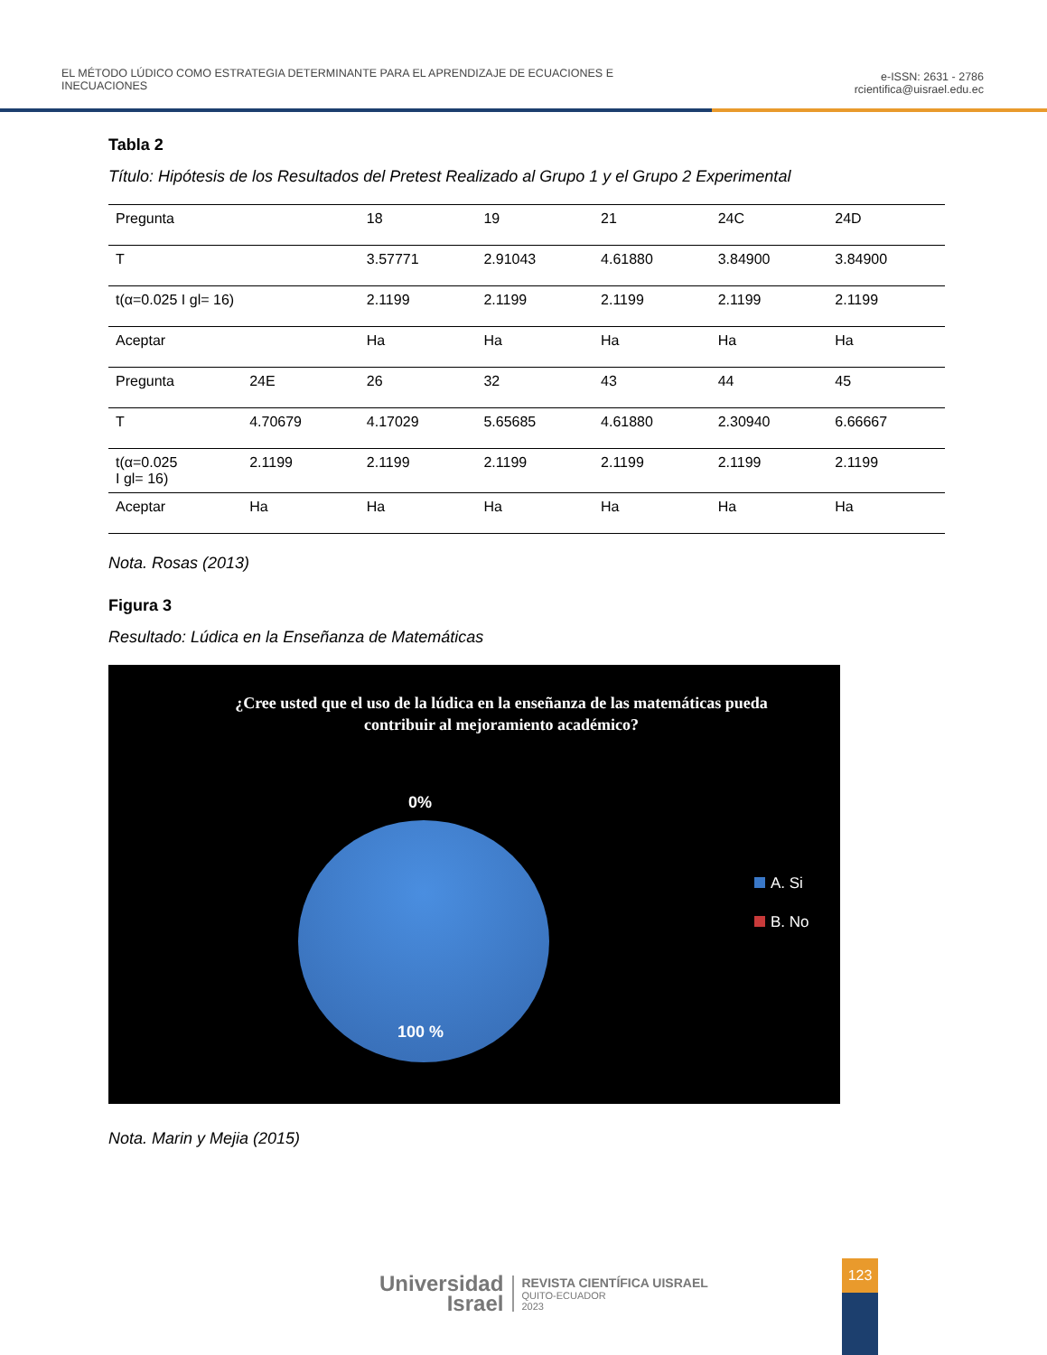EL MÉTODO LÚDICO COMO ESTRATEGIA DETERMINANTE PARA EL APRENDIZAJE DE ECUACIONES E
INECUACIONES
e-ISSN: 2631 - 2786
rcientifica@uisrael.edu.ec
Tabla 2
Título: Hipótesis de los Resultados del Pretest Realizado al Grupo 1 y el Grupo 2 Experimental
| Pregunta | | 18 | 19 | 21 | 24C | 24D |
| T | | 3.57771 | 2.91043 | 4.61880 | 3.84900 | 3.84900 |
| t(α=0.025 I gl= 16) | | 2.1199 | 2.1199 | 2.1199 | 2.1199 | 2.1199 |
| Aceptar | | Ha | Ha | Ha | Ha | Ha |
| Pregunta | 24E | 26 | 32 | 43 | 44 | 45 |
| T | 4.70679 | 4.17029 | 5.65685 | 4.61880 | 2.30940 | 6.66667 |
| t(α=0.025 I gl= 16) | 2.1199 | 2.1199 | 2.1199 | 2.1199 | 2.1199 | 2.1199 |
| Aceptar | Ha | Ha | Ha | Ha | Ha | Ha |
Nota. Rosas (2013)
Figura 3
Resultado: Lúdica en la Enseñanza de Matemáticas
¿Cree usted que el uso de la lúdica en la enseñanza de las matemáticas pueda contribuir al mejoramiento académico?
0%
100 %
A. Si
B. No
Nota. Marin y Mejia (2015)
Universidad
Israel
REVISTA CIENTÍFICA UISRAEL
QUITO-ECUADOR
2023
123